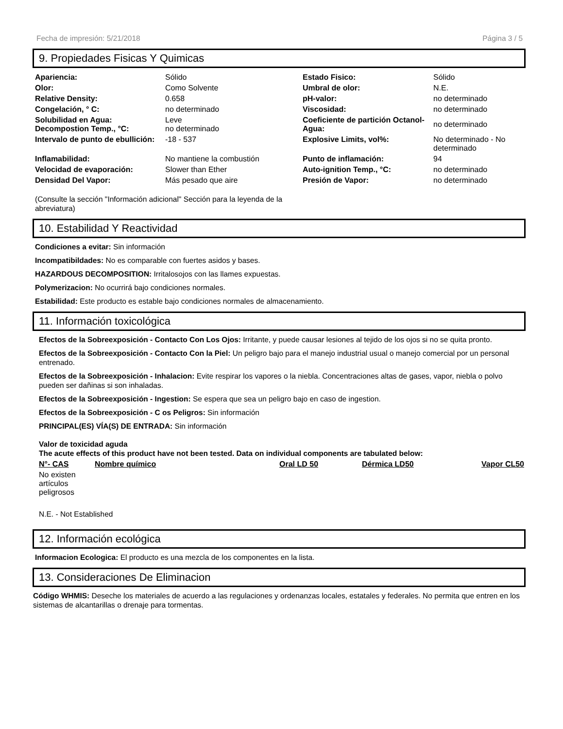Fecha de impresión: 5/21/2018 Página 3 / 5
9. Propiedades Fisicas Y Quimicas
| Apariencia: | Sólido | Estado Fisico: | Sólido |
| Olor: | Como Solvente | Umbral de olor: | N.E. |
| Relative Density: | 0.658 | pH-valor: | no determinado |
| Congelación, ° C: | no determinado | Viscosidad: | no determinado |
| Solubilidad en Agua: Decompostion Temp., °C: | Leve no determinado | Coeficiente de partición Octanol-Agua: | no determinado |
| Intervalo de punto de ebullición: | -18 - 537 | Explosive Limits, vol%: | No determinado - No determinado |
| Inflamabilidad: | No mantiene la combustión | Punto de inflamación: | 94 |
| Velocidad de evaporación: | Slower than Ether | Auto-ignition Temp., °C: | no determinado |
| Densidad Del Vapor: | Más pesado que aire | Presión de Vapor: | no determinado |
(Consulte la sección "Información adicional" Sección para la leyenda de la abreviatura)
10. Estabilidad Y Reactividad
Condiciones a evitar: Sin información
Incompatibildades: No es comparable con fuertes asidos y bases.
HAZARDOUS DECOMPOSITION: Irritalosojos con las llames expuestas.
Polymerizacion: No ocurrirá bajo condiciones normales.
Estabilidad: Este producto es estable bajo condiciones normales de almacenamiento.
11. Información toxicológica
Efectos de la Sobreexposición - Contacto Con Los Ojos: Irritante, y puede causar lesiones al tejido de los ojos si no se quita pronto.
Efectos de la Sobreexposición - Contacto Con la Piel: Un peligro bajo para el manejo industrial usual o manejo comercial por un personal entrenado.
Efectos de la Sobreexposición - Inhalacion: Evite respirar los vapores o la niebla. Concentraciones altas de gases, vapor, niebla o polvo pueden ser dañinas si son inhaladas.
Efectos de la Sobreexposición - Ingestion: Se espera que sea un peligro bajo en caso de ingestion.
Efectos de la Sobreexposición - C os Peligros: Sin información
PRINCIPAL(ES) VÍA(S) DE ENTRADA: Sin información
Valor de toxicidad aguda
The acute effects of this product have not been tested. Data on individual components are tabulated below:
| N°- CAS | Nombre químico | Oral LD 50 | Dérmica LD50 | Vapor CL50 |
| --- | --- | --- | --- | --- |
| No existen artículos peligrosos | | | | |
N.E. - Not Established
12. Información ecológica
Informacion Ecologica: El producto es una mezcla de los componentes en la lista.
13. Consideraciones De Eliminacion
Código WHMIS: Deseche los materiales de acuerdo a las regulaciones y ordenanzas locales, estatales y federales. No permita que entren en los sistemas de alcantarillas o drenaje para tormentas.